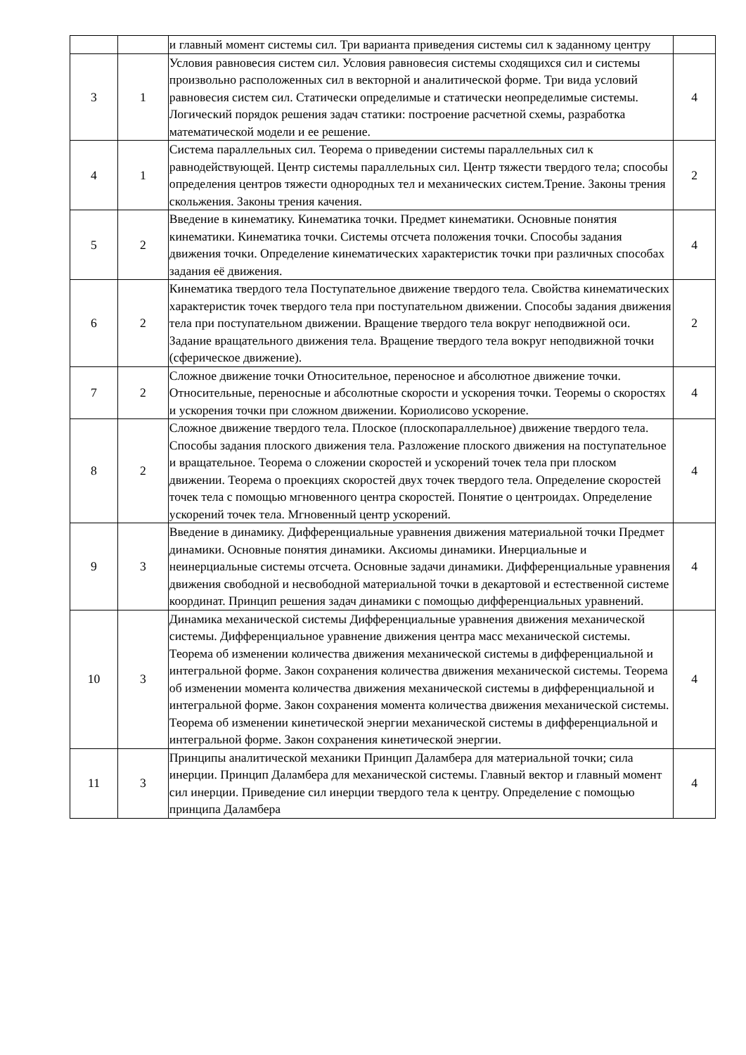| | | и главный момент системы сил. Три варианта приведения системы сил к заданному центру | |
| 3 | 1 | Условия равновесия систем сил. Условия равновесия системы сходящихся сил и системы произвольно расположенных сил в векторной и аналитической форме. Три вида условий равновесия систем сил. Статически определимые и статически неопределимые системы. Логический порядок решения задач статики: построение расчетной схемы, разработка математической модели и ее решение. | 4 |
| 4 | 1 | Система параллельных сил. Теорема о приведении системы параллельных сил к равнодействующей. Центр системы параллельных сил. Центр тяжести твердого тела; способы определения центров тяжести однородных тел и механических систем.Трение. Законы трения скольжения. Законы трения качения. | 2 |
| 5 | 2 | Введение в кинематику. Кинематика точки. Предмет кинематики. Основные понятия кинематики. Кинематика точки. Системы отсчета положения точки. Способы задания движения точки. Определение кинематических характеристик точки при различных способах задания её движения. | 4 |
| 6 | 2 | Кинематика твердого тела Поступательное движение твердого тела. Свойства кинематических характеристик точек твердого тела при поступательном движении. Способы задания движения тела при поступательном движении. Вращение твердого тела вокруг неподвижной оси. Задание вращательного движения тела. Вращение твердого тела вокруг неподвижной точки (сферическое движение). | 2 |
| 7 | 2 | Сложное движение точки Относительное, переносное и абсолютное движение точки. Относительные, переносные и абсолютные скорости и ускорения точки. Теоремы о скоростях и ускорения точки при сложном движении. Кориолисово ускорение. | 4 |
| 8 | 2 | Сложное движение твердого тела. Плоское (плоскопараллельное) движение твердого тела. Способы задания плоского движения тела. Разложение плоского движения на поступательное и вращательное. Теорема о сложении скоростей и ускорений точек тела при плоском движении. Теорема о проекциях скоростей двух точек твердого тела. Определение скоростей точек тела с помощью мгновенного центра скоростей. Понятие о центроидах. Определение ускорений точек тела. Мгновенный центр ускорений. | 4 |
| 9 | 3 | Введение в динамику. Дифференциальные уравнения движения материальной точки Предмет динамики. Основные понятия динамики. Аксиомы динамики. Инерциальные и неинерциальные системы отсчета. Основные задачи динамики. Дифференциальные уравнения движения свободной и несвободной материальной точки в декартовой и естественной системе координат. Принцип решения задач динамики с помощью дифференциальных уравнений. | 4 |
| 10 | 3 | Динамика механической системы Дифференциальные уравнения движения механической системы. Дифференциальное уравнение движения центра масс механической системы. Теорема об изменении количества движения механической системы в дифференциальной и интегральной форме. Закон сохранения количества движения механической системы. Теорема об изменении момента количества движения механической системы в дифференциальной и интегральной форме. Закон сохранения момента количества движения механической системы. Теорема об изменении кинетической энергии механической системы в дифференциальной и интегральной форме. Закон сохранения кинетической энергии. | 4 |
| 11 | 3 | Принципы аналитической механики Принцип Даламбера для материальной точки; сила инерции. Принцип Даламбера для механической системы. Главный вектор и главный момент сил инерции. Приведение сил инерции твердого тела к центру. Определение с помощью принципа Даламбера | 4 |